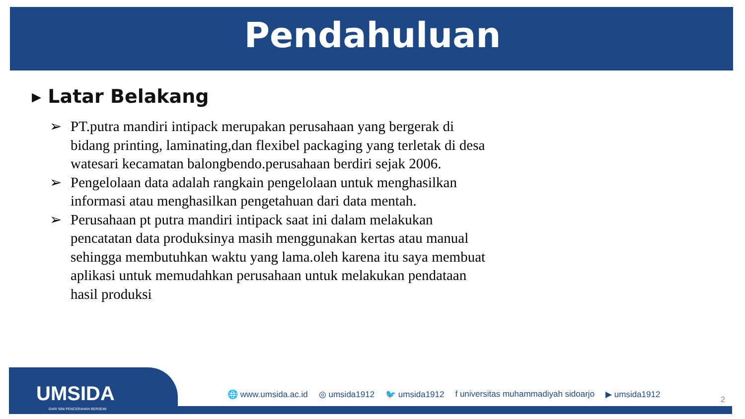Pendahuluan
▸ Latar Belakang
➢ PT.putra mandiri intipack merupakan perusahaan yang bergerak di bidang printing, laminating,dan flexibel packaging yang terletak di desa watesari kecamatan balongbendo.perusahaan berdiri sejak 2006.
➢ Pengelolaan data adalah rangkain pengelolaan untuk menghasilkan informasi atau menghasilkan pengetahuan dari data mentah.
➢ Perusahaan pt putra mandiri intipack saat ini dalam melakukan pencatatan data produksinya masih menggunakan kertas atau manual sehingga membutuhkan waktu yang lama.oleh karena itu saya membuat aplikasi untuk memudahkan perusahaan untuk melakukan pendataan hasil produksi
UMSIDA
DARI SINI PENCERAHAN BERSEMI
🌐 www.umsida.ac.id ◎ umsida1912 🐦 umsida1912 f universitas muhammadiyah sidoarjo ▶ umsida1912
2